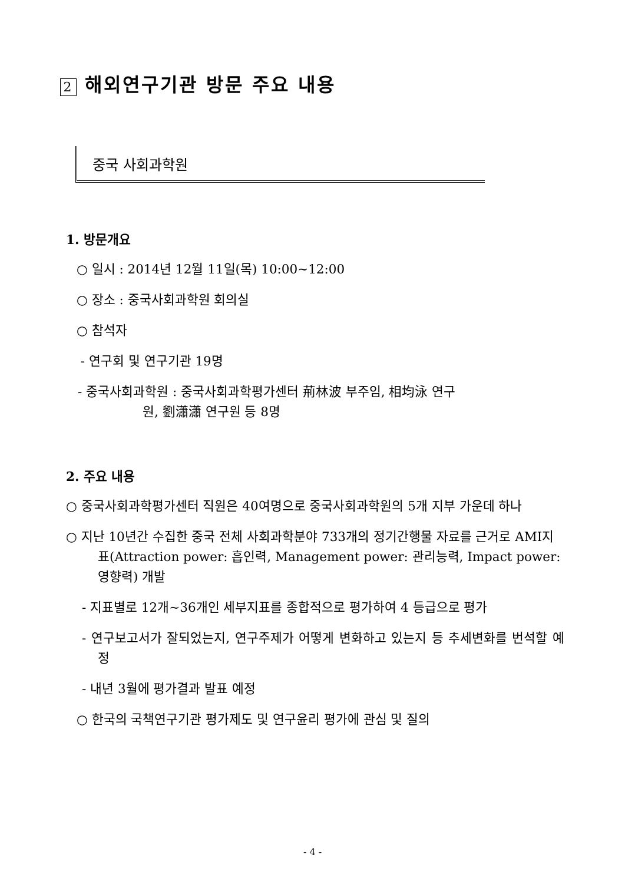2 해외연구기관 방문 주요 내용
중국 사회과학원
1. 방문개요
○ 일시 : 2014년 12월 11일(목) 10:00~12:00
○ 장소 : 중국사회과학원 회의실
○ 참석자
- 연구회 및 연구기관 19명
- 중국사회과학원 : 중국사회과학평가센터 荊林波 부주임, 相均泳 연구
원, 劉瀟瀟 연구원 등 8명
2. 주요 내용
○ 중국사회과학평가센터 직원은 40여명으로 중국사회과학원의 5개 지부 가운데 하나
○ 지난 10년간 수집한 중국 전체 사회과학분야 733개의 정기간행물 자료를 근거로 AMI지표(Attraction power: 흡인력, Management power: 관리능력, Impact power: 영향력) 개발
- 지표별로 12개~36개인 세부지표를 종합적으로 평가하여 4 등급으로 평가
- 연구보고서가 잘되었는지, 연구주제가 어떻게 변화하고 있는지 등 추세변화를 번석할 예정
- 내년 3월에 평가결과 발표 예정
○ 한국의 국책연구기관 평가제도 및 연구윤리 평가에 관심 및 질의
- 4 -